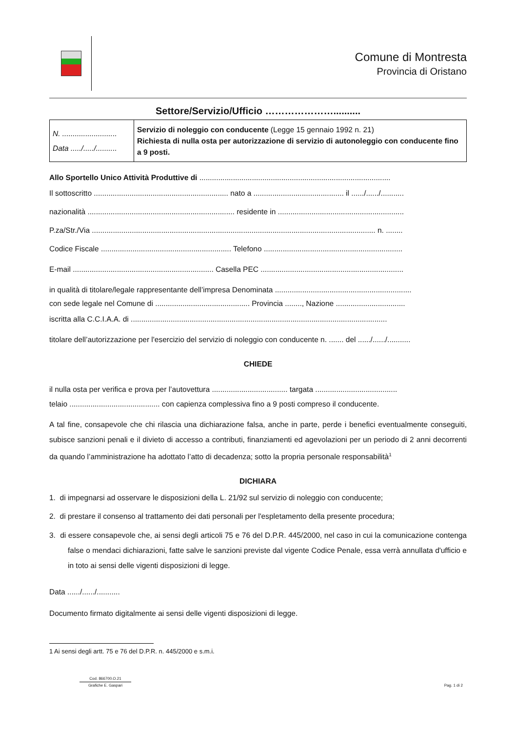Comune di Montresta
Provincia di Oristano
Settore/Servizio/Ufficio …………………..........
| N. .......................... Data ...../...../.......... | Servizio di noleggio con conducente (Legge 15 gennaio 1992 n. 21) Richiesta di nulla osta per autorizzazione di servizio di autonoleggio con conducente fino a 9 posti. |
Allo Sportello Unico Attività Produttive di ...........................................................................................
Il sottoscritto ................................................................ nato a ........................................... il ....../....../...........
nazionalità ...................................................................... residente in ............................................................
P.za/Str./Via ....................................................................................................................................... n. ........
Codice Fiscale .............................................................. Telefono ..................................................................
E-mail ................................................................... Casella PEC ....................................................................
in qualità di titolare/legale rappresentante dell’impresa Denominata .................................................................
con sede legale nel Comune di ............................................. Provincia ........, Nazione .................................
iscritta alla C.C.I.A.A. di ..........................................................................................................................
titolare dell’autorizzazione per l'esercizio del servizio di noleggio con conducente n. ....... del ....../....../...........
CHIEDE
il nulla osta per verifica e prova per l’autovettura .................................... targata .......................................
telaio ........................................... con capienza complessiva fino a 9 posti compreso il conducente.
A tal fine, consapevole che chi rilascia una dichiarazione falsa, anche in parte, perde i benefici eventualmente conseguiti, subisce sanzioni penali e il divieto di accesso a contributi, finanziamenti ed agevolazioni per un periodo di 2 anni decorrenti da quando l’amministrazione ha adottato l’atto di decadenza; sotto la propria personale responsabilità<sup>1</sup>
DICHIARA
1. di impegnarsi ad osservare le disposizioni della L. 21/92 sul servizio di noleggio con conducente;
2. di prestare il consenso al trattamento dei dati personali per l'espletamento della presente procedura;
3. di essere consapevole che, ai sensi degli articoli 75 e 76 del D.P.R. 445/2000, nel caso in cui la comunicazione contenga false o mendaci dichiarazioni, fatte salve le sanzioni previste dal vigente Codice Penale, essa verrà annullata d'ufficio e in toto ai sensi delle vigenti disposizioni di legge.
Data ....../....../...........
Documento firmato digitalmente ai sensi delle vigenti disposizioni di legge.
1 Ai sensi degli artt. 75 e 76 del D.P.R. n. 445/2000 e s.m.i.
Cod. 866700.O.21
Grafiche E. Gaspari
Pag. 1 di 2